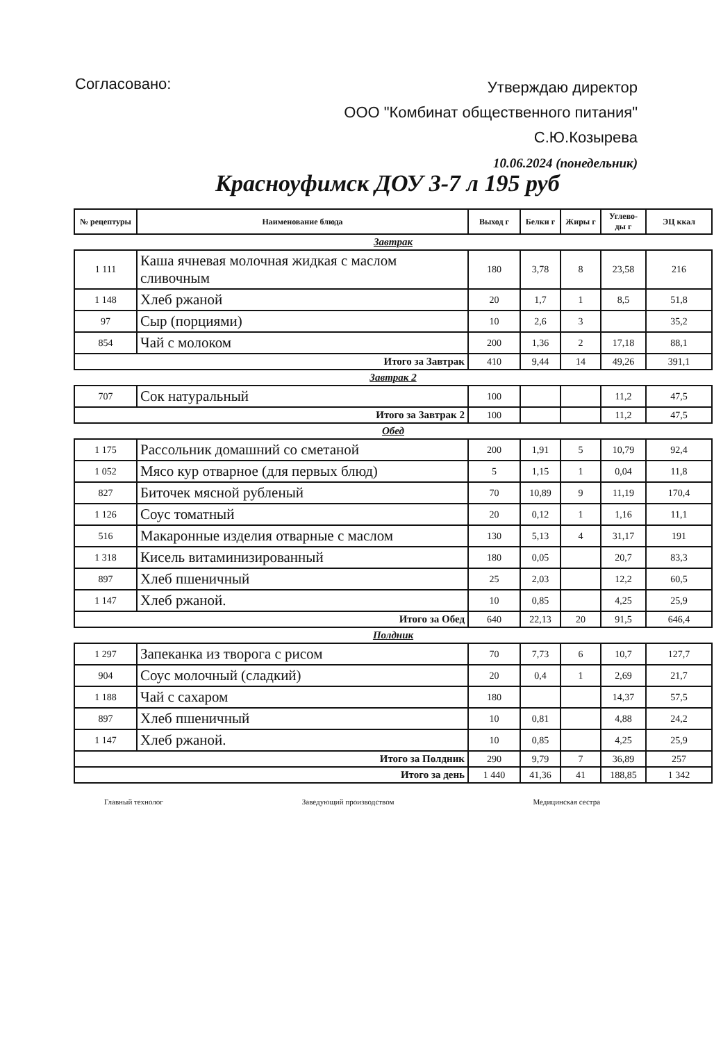Согласовано:
Утверждаю директор
ООО "Комбинат общественного питания"
С.Ю.Козырева
10.06.2024 (понедельник)
Красноуфимск ДОУ 3-7 л 195 руб
| № рецептуры | Наименование блюда | Выход г | Белки г | Жиры г | Углево-ды г | ЭЦ ккал |
| --- | --- | --- | --- | --- | --- | --- |
| Завтрак | | | | | | |
| 1 111 | Каша ячневая молочная жидкая с маслом сливочным | 180 | 3,78 | 8 | 23,58 | 216 |
| 1 148 | Хлеб ржаной | 20 | 1,7 | 1 | 8,5 | 51,8 |
| 97 | Сыр (порциями) | 10 | 2,6 | 3 | | 35,2 |
| 854 | Чай с молоком | 200 | 1,36 | 2 | 17,18 | 88,1 |
| Итого за Завтрак | | 410 | 9,44 | 14 | 49,26 | 391,1 |
| Завтрак 2 | | | | | | |
| 707 | Сок натуральный | 100 | | | 11,2 | 47,5 |
| Итого за Завтрак 2 | | 100 | | | 11,2 | 47,5 |
| Обед | | | | | | |
| 1 175 | Рассольник домашний со сметаной | 200 | 1,91 | 5 | 10,79 | 92,4 |
| 1 052 | Мясо кур отварное (для первых блюд) | 5 | 1,15 | 1 | 0,04 | 11,8 |
| 827 | Биточек мясной рубленый | 70 | 10,89 | 9 | 11,19 | 170,4 |
| 1 126 | Соус томатный | 20 | 0,12 | 1 | 1,16 | 11,1 |
| 516 | Макаронные изделия отварные с маслом | 130 | 5,13 | 4 | 31,17 | 191 |
| 1 318 | Кисель витаминизированный | 180 | 0,05 | | 20,7 | 83,3 |
| 897 | Хлеб пшеничный | 25 | 2,03 | | 12,2 | 60,5 |
| 1 147 | Хлеб ржаной. | 10 | 0,85 | | 4,25 | 25,9 |
| Итого за Обед | | 640 | 22,13 | 20 | 91,5 | 646,4 |
| Полдник | | | | | | |
| 1 297 | Запеканка из творога с рисом | 70 | 7,73 | 6 | 10,7 | 127,7 |
| 904 | Соус молочный (сладкий) | 20 | 0,4 | 1 | 2,69 | 21,7 |
| 1 188 | Чай с сахаром | 180 | | | 14,37 | 57,5 |
| 897 | Хлеб пшеничный | 10 | 0,81 | | 4,88 | 24,2 |
| 1 147 | Хлеб ржаной. | 10 | 0,85 | | 4,25 | 25,9 |
| Итого за Полдник | | 290 | 9,79 | 7 | 36,89 | 257 |
| Итого за день | | 1 440 | 41,36 | 41 | 188,85 | 1 342 |
Главный технолог Заведующий производством Медицинская сестра